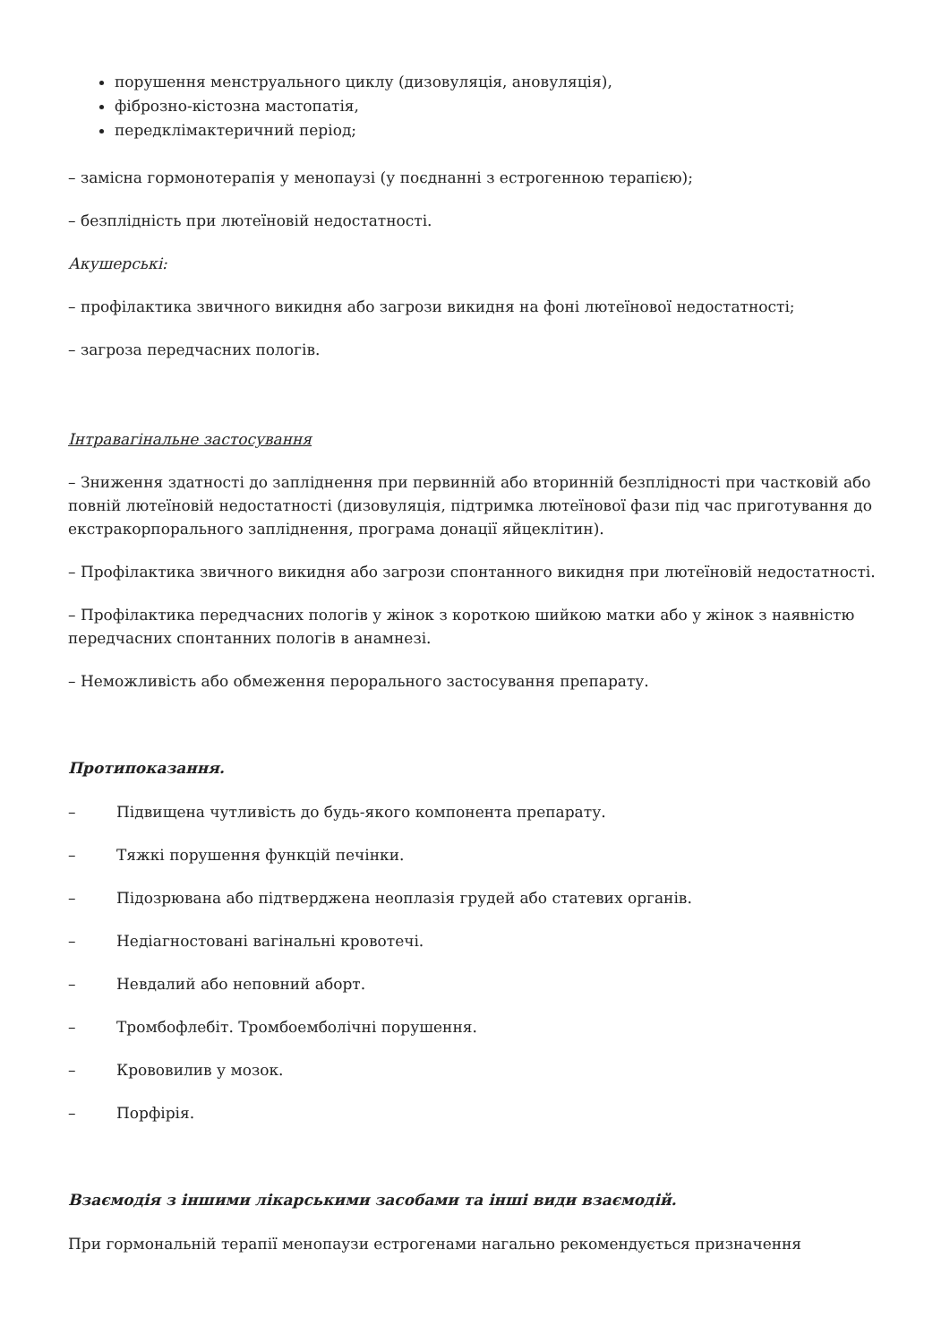порушення менструального циклу (дизовуляція, ановуляція),
фіброзно-кістозна мастопатія,
передклімактеричний період;
– замісна гормонотерапія у менопаузі (у поєднанні з естрогенною терапією);
– безплідність при лютеїновій недостатності.
Акушерські:
– профілактика звичного викидня або загрози викидня на фоні лютеїнової недостатності;
– загроза передчасних пологів.
Інтравагінальне застосування
– Зниження здатності до запліднення при первинній або вторинній безплідності при частковій або повній лютеїновій недостатності (дизовуляція, підтримка лютеїнової фази під час приготування до екстракорпорального запліднення, програма донації яйцеклітин).
– Профілактика звичного викидня або загрози спонтанного викидня при лютеїновій недостатності.
– Профілактика передчасних пологів у жінок з короткою шийкою матки або у жінок з наявністю передчасних спонтанних пологів в анамнезі.
– Неможливість або обмеження перорального застосування препарату.
Протипоказання.
– Підвищена чутливість до будь-якого компонента препарату.
– Тяжкі порушення функцій печінки.
– Підозрювана або підтверджена неоплазія грудей або статевих органів.
– Недіагностовані вагінальні кровотечі.
– Невдалий або неповний аборт.
– Тромбофлебіт. Тромбоемболічні порушення.
– Крововилив у мозок.
– Порфірія.
Взаємодія з іншими лікарськими засобами та інші види взаємодій.
При гормональній терапії менопаузи естрогенами нагально рекомендується призначення